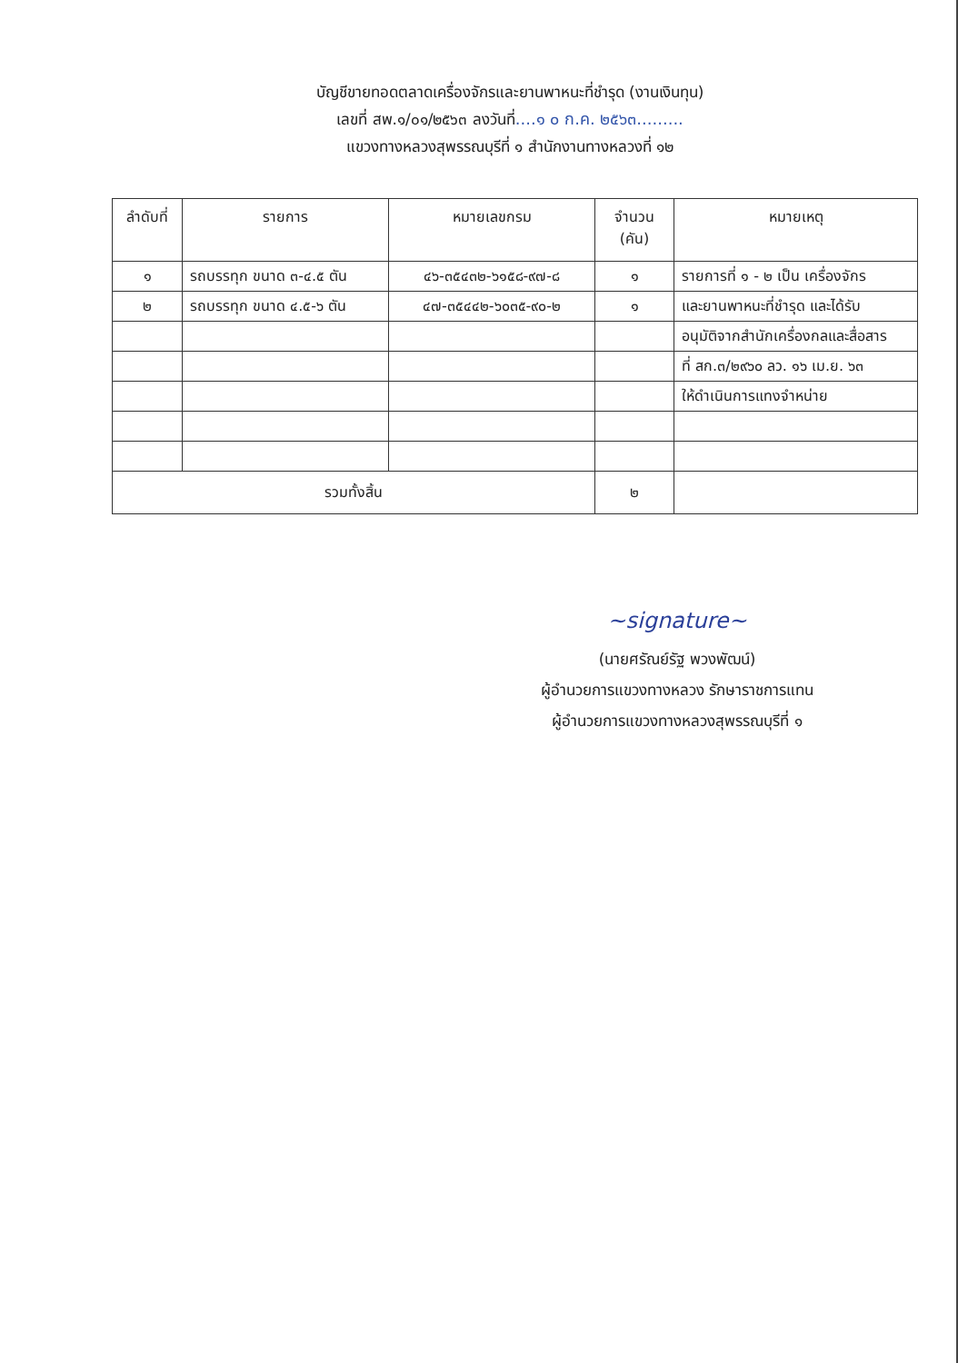บัญชีขายทอดตลาดเครื่องจักรและยานพาหนะที่ชำรุด (งานเงินทุน)
เลขที่ สพ.๑/๐๑/๒๕๖๓ ลงวันที่....๑ ๐ ก.ค. ๒๕๖๓.........
แขวงทางหลวงสุพรรณบุรีที่ ๑ สำนักงานทางหลวงที่ ๑๒
| ลำดับที่ | รายการ | หมายเลขกรม | จำนวน (คัน) | หมายเหตุ |
| --- | --- | --- | --- | --- |
| ๑ | รถบรรทุก ขนาด ๓-๔.๕ ตัน | ๔๖-๓๕๔๓๒-๖๑๕๘-๙๗-๘ | ๑ | รายการที่ ๑ - ๒ เป็น เครื่องจักร |
| ๒ | รถบรรทุก ขนาด ๔.๕-๖ ตัน | ๔๗-๓๕๔๔๒-๖๐๓๕-๙๐-๒ | ๑ | และยานพาหนะที่ชำรุด และได้รับ |
| | | | | อนุมัติจากสำนักเครื่องกลและสื่อสาร |
| | | | | ที่ สก.๓/๒๙๖๐ ลว. ๑๖ เม.ย. ๖๓ |
| | | | | ให้ดำเนินการแทงจำหน่าย |
| รวมทั้งสิ้น | | | ๒ | |
~signature~
(นายศรัณย์รัฐ พวงพัฒน์)
ผู้อำนวยการแขวงทางหลวง รักษาราชการแทน
ผู้อำนวยการแขวงทางหลวงสุพรรณบุรีที่ ๑